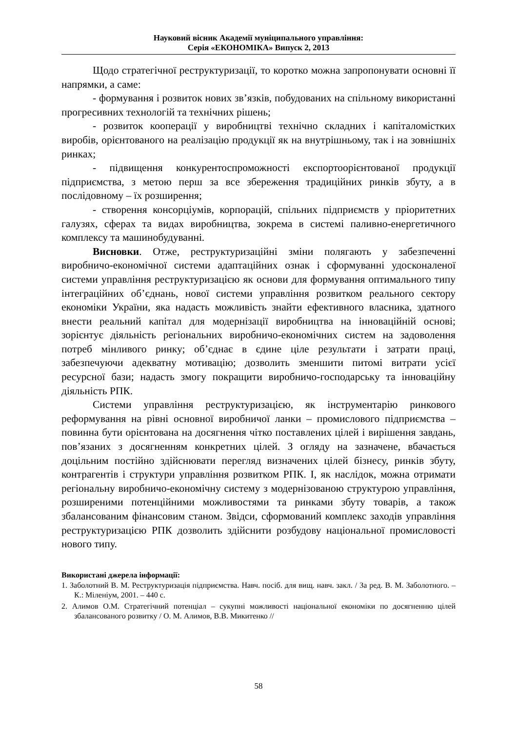Науковий вісник Академії муніципального управління:
Серія «ЕКОНОМІКА» Випуск 2, 2013
Щодо стратегічної реструктуризації, то коротко можна запропонувати основні її напрямки, а саме:
- формування і розвиток нових зв’язків, побудованих на спільному використанні прогресивних технологій та технічних рішень;
- розвиток кооперації у виробництві технічно складних і капіталомістких виробів, орієнтованого на реалізацію продукції як на внутрішньому, так і на зовнішніх ринках;
- підвищення конкурентоспроможності експортоорієнтованої продукції підприємства, з метою перш за все збереження традиційних ринків збуту, а в послідовному – їх розширення;
- створення консорціумів, корпорацій, спільних підприємств у пріоритетних галузях, сферах та видах виробництва, зокрема в системі паливно-енергетичного комплексу та машинобудуванні.
Висновки. Отже, реструктуризаційні зміни полягають у забезпеченні виробничо-економічної системи адаптаційних ознак і сформуванні удосконаленої системи управління реструктуризацією як основи для формування оптимального типу інтеграційних об’єднань, нової системи управління розвитком реального сектору економіки України, яка надасть можливість знайти ефективного власника, здатного внести реальний капітал для модернізації виробництва на інноваційній основі; зорієнтує діяльність регіональних виробничо-економічних систем на задоволення потреб мінливого ринку; об’єднає в єдине ціле результати і затрати праці, забезпечуючи адекватну мотивацію; дозволить зменшити питомі витрати усієї ресурсної бази; надасть змогу покращити виробничо-господарську та інноваційну діяльність РПК.
Системи управління реструктуризацією, як інструментарію ринкового реформування на рівні основної виробничої ланки – промислового підприємства – повинна бути орієнтована на досягнення чітко поставлених цілей і вирішення завдань, пов’язаних з досягненням конкретних цілей. З огляду на зазначене, вбачається доцільним постійно здійснювати перегляд визначених цілей бізнесу, ринків збуту, контрагентів і структури управління розвитком РПК. І, як наслідок, можна отримати регіональну виробничо-економічну систему з модернізованою структурою управління, розширеними потенційними можливостями та ринками збуту товарів, а також збалансованим фінансовим станом. Звідси, сформований комплекс заходів управління реструктуризацією РПК дозволить здійснити розбудову національної промисловості нового типу.
Використані джерела інформації:
1. Заболотний В. М. Реструктуризація підприємства. Навч. посіб. для вищ. навч. закл. / За ред. В. М. Заболотного. – К.: Міленіум, 2001. – 440 с.
2. Алимов О.М. Стратегічний потенціал – сукупні можливості національної економіки по досягненню цілей збалансованого розвитку / О. М. Алимов, В.В. Микитенко //
58